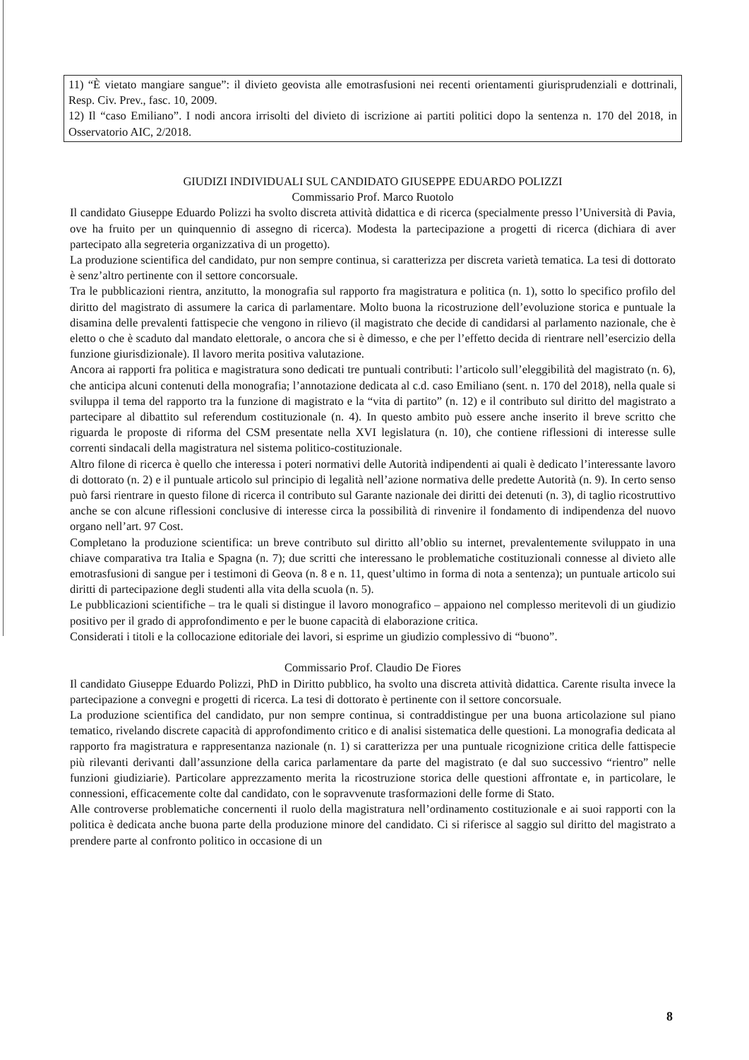| 11) “È vietato mangiare sangue”: il divieto geovista alle emotrasfusioni nei recenti orientamenti giurisprudenziali e dottrinali, Resp. Civ. Prev., fasc. 10, 2009. 12) Il “caso Emiliano”. I nodi ancora irrisolti del divieto di iscrizione ai partiti politici dopo la sentenza n. 170 del 2018, in Osservatorio AIC, 2/2018. |
GIUDIZI INDIVIDUALI SUL CANDIDATO GIUSEPPE EDUARDO POLIZZI
Commissario Prof. Marco Ruotolo
Il candidato Giuseppe Eduardo Polizzi ha svolto discreta attività didattica e di ricerca (specialmente presso l’Università di Pavia, ove ha fruito per un quinquennio di assegno di ricerca). Modesta la partecipazione a progetti di ricerca (dichiara di aver partecipato alla segreteria organizzativa di un progetto).
La produzione scientifica del candidato, pur non sempre continua, si caratterizza per discreta varietà tematica. La tesi di dottorato è senz’altro pertinente con il settore concorsuale.
Tra le pubblicazioni rientra, anzitutto, la monografia sul rapporto fra magistratura e politica (n. 1), sotto lo specifico profilo del diritto del magistrato di assumere la carica di parlamentare. Molto buona la ricostruzione dell’evoluzione storica e puntuale la disamina delle prevalenti fattispecie che vengono in rilievo (il magistrato che decide di candidarsi al parlamento nazionale, che è eletto o che è scaduto dal mandato elettorale, o ancora che si è dimesso, e che per l’effetto decida di rientrare nell’esercizio della funzione giurisdizionale). Il lavoro merita positiva valutazione.
Ancora ai rapporti fra politica e magistratura sono dedicati tre puntuali contributi: l’articolo sull’eleggibilità del magistrato (n. 6), che anticipa alcuni contenuti della monografia; l’annotazione dedicata al c.d. caso Emiliano (sent. n. 170 del 2018), nella quale si sviluppa il tema del rapporto tra la funzione di magistrato e la “vita di partito” (n. 12) e il contributo sul diritto del magistrato a partecipare al dibattito sul referendum costituzionale (n. 4). In questo ambito può essere anche inserito il breve scritto che riguarda le proposte di riforma del CSM presentate nella XVI legislatura (n. 10), che contiene riflessioni di interesse sulle correnti sindacali della magistratura nel sistema politico-costituzionale.
Altro filone di ricerca è quello che interessa i poteri normativi delle Autorità indipendenti ai quali è dedicato l’interessante lavoro di dottorato (n. 2) e il puntuale articolo sul principio di legalità nell’azione normativa delle predette Autorità (n. 9). In certo senso può farsi rientrare in questo filone di ricerca il contributo sul Garante nazionale dei diritti dei detenuti (n. 3), di taglio ricostruttivo anche se con alcune riflessioni conclusive di interesse circa la possibilità di rinvenire il fondamento di indipendenza del nuovo organo nell’art. 97 Cost.
Completano la produzione scientifica: un breve contributo sul diritto all’oblio su internet, prevalentemente sviluppato in una chiave comparativa tra Italia e Spagna (n. 7); due scritti che interessano le problematiche costituzionali connesse al divieto alle emotrasfusioni di sangue per i testimoni di Geova (n. 8 e n. 11, quest’ultimo in forma di nota a sentenza); un puntuale articolo sui diritti di partecipazione degli studenti alla vita della scuola (n. 5).
Le pubblicazioni scientifiche – tra le quali si distingue il lavoro monografico – appaiono nel complesso meritevoli di un giudizio positivo per il grado di approfondimento e per le buone capacità di elaborazione critica.
Considerati i titoli e la collocazione editoriale dei lavori, si esprime un giudizio complessivo di “buono”.
Commissario Prof. Claudio De Fiores
Il candidato Giuseppe Eduardo Polizzi, PhD in Diritto pubblico, ha svolto una discreta attività didattica. Carente risulta invece la partecipazione a convegni e progetti di ricerca. La tesi di dottorato è pertinente con il settore concorsuale.
La produzione scientifica del candidato, pur non sempre continua, si contraddistingue per una buona articolazione sul piano tematico, rivelando discrete capacità di approfondimento critico e di analisi sistematica delle questioni. La monografia dedicata al rapporto fra magistratura e rappresentanza nazionale (n. 1) si caratterizza per una puntuale ricognizione critica delle fattispecie più rilevanti derivanti dall’assunzione della carica parlamentare da parte del magistrato (e dal suo successivo “rientro” nelle funzioni giudiziarie). Particolare apprezzamento merita la ricostruzione storica delle questioni affrontate e, in particolare, le connessioni, efficacemente colte dal candidato, con le sopravvenute trasformazioni delle forme di Stato.
Alle controverse problematiche concernenti il ruolo della magistratura nell’ordinamento costituzionale e ai suoi rapporti con la politica è dedicata anche buona parte della produzione minore del candidato. Ci si riferisce al saggio sul diritto del magistrato a prendere parte al confronto politico in occasione di un
8